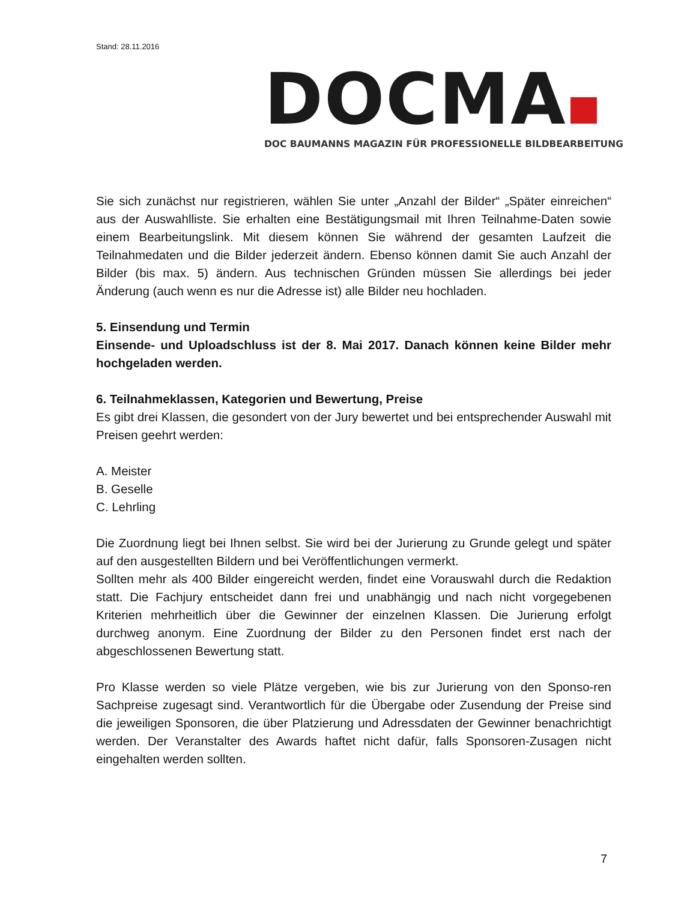Stand: 28.11.2016
DOCMA
DOC BAUMANNS MAGAZIN FÜR PROFESSIONELLE BILDBEARBEITUNG
Sie sich zunächst nur registrieren, wählen Sie unter „Anzahl der Bilder“ „Später einreichen“ aus der Auswahlliste. Sie erhalten eine Bestätigungsmail mit Ihren Teilnahme-Daten sowie einem Bearbeitungslink. Mit diesem können Sie während der gesamten Laufzeit die Teilnahmedaten und die Bilder jederzeit ändern. Ebenso können damit Sie auch Anzahl der Bilder (bis max. 5) ändern. Aus technischen Gründen müssen Sie allerdings bei jeder Änderung (auch wenn es nur die Adresse ist) alle Bilder neu hochladen.
5. Einsendung und Termin
Einsende- und Uploadschluss ist der 8. Mai 2017. Danach können keine Bilder mehr hochgeladen werden.
6. Teilnahmeklassen, Kategorien und Bewertung, Preise
Es gibt drei Klassen, die gesondert von der Jury bewertet und bei entsprechender Auswahl mit Preisen geehrt werden:
A. Meister
B. Geselle
C. Lehrling
Die Zuordnung liegt bei Ihnen selbst. Sie wird bei der Jurierung zu Grunde gelegt und später auf den ausgestellten Bildern und bei Veröffentlichungen vermerkt.
Sollten mehr als 400 Bilder eingereicht werden, findet eine Vorauswahl durch die Redaktion statt. Die Fachjury entscheidet dann frei und unabhängig und nach nicht vorgegebenen Kriterien mehrheitlich über die Gewinner der einzelnen Klassen. Die Jurierung erfolgt durchweg anonym. Eine Zuordnung der Bilder zu den Personen findet erst nach der abgeschlossenen Bewertung statt.
Pro Klasse werden so viele Plätze vergeben, wie bis zur Jurierung von den Sponso-ren Sachpreise zugesagt sind. Verantwortlich für die Übergabe oder Zusendung der Preise sind die jeweiligen Sponsoren, die über Platzierung und Adressdaten der Gewinner benachrichtigt werden. Der Veranstalter des Awards haftet nicht dafür, falls Sponsoren-Zusagen nicht eingehalten werden sollten.
7